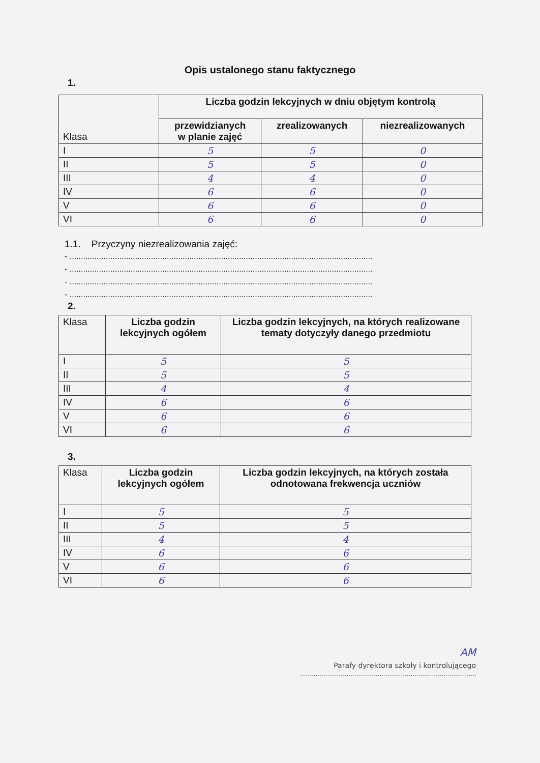Opis ustalonego stanu faktycznego
1.
| Klasa | Liczba godzin lekcyjnych w dniu objętym kontrolą | | |
| --- | --- | --- | --- |
| | przewidzianych w planie zajęć | zrealizowanych | niezrealizowanych |
| I | 5 | 5 | 0 |
| II | 5 | 5 | 0 |
| III | 4 | 4 | 0 |
| IV | 6 | 6 | 0 |
| V | 6 | 6 | 0 |
| VI | 6 | 6 | 0 |
1.1. Przyczyny niezrealizowania zajęć:
- ......................................................................................................................................
- ......................................................................................................................................
- ......................................................................................................................................
- ......................................................................................................................................
2.
| Klasa | Liczba godzin lekcyjnych ogółem | Liczba godzin lekcyjnych, na których realizowane tematy dotyczyły danego przedmiotu |
| --- | --- | --- |
| I | 5 | 5 |
| II | 5 | 5 |
| III | 4 | 4 |
| IV | 6 | 6 |
| V | 6 | 6 |
| VI | 6 | 6 |
3.
| Klasa | Liczba godzin lekcyjnych ogółem | Liczba godzin lekcyjnych, na których została odnotowana frekwencja uczniów |
| --- | --- | --- |
| I | 5 | 5 |
| II | 5 | 5 |
| III | 4 | 4 |
| IV | 6 | 6 |
| V | 6 | 6 |
| VI | 6 | 6 |
AM
Parafy dyrektora szkoły i kontrolującego
...........................................................................................